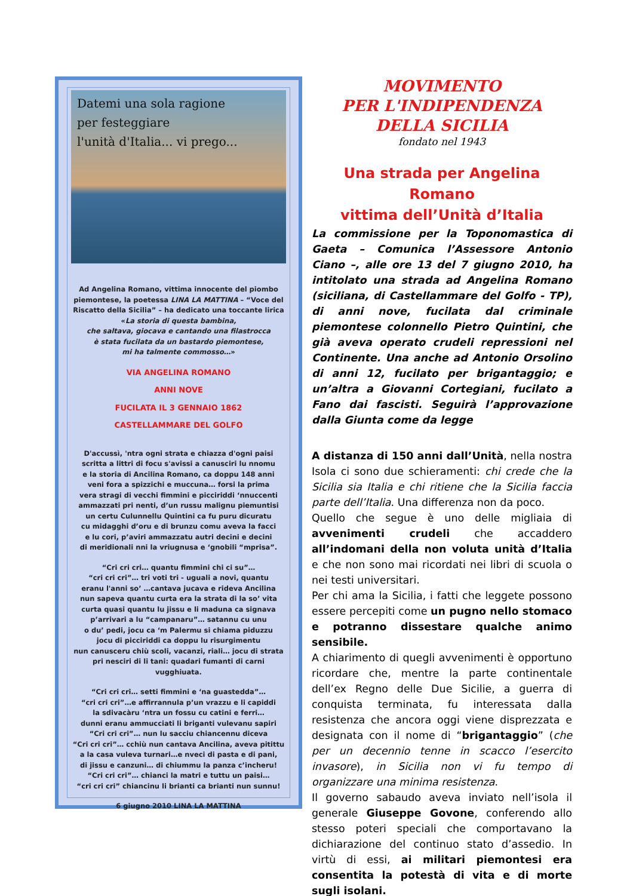Datemi una sola ragione
per festeggiare
l'unità d'Italia... vi prego...
Ad Angelina Romano, vittima innocente del piombo piemontese, la poetessa LINA LA MATTINA – “Voce del Riscatto della Sicilia” – ha dedicato una toccante lirica
«La storia di questa bambina,
che saltava, giocava e cantando una filastrocca
è stata fucilata da un bastardo piemontese,
mi ha talmente commosso…»
VIA ANGELINA ROMANO
ANNI NOVE
FUCILATA IL 3 GENNAIO 1862
CASTELLAMMARE DEL GOLFO
D'accussì, 'ntra ogni strata e chiazza d'ogni paisi
scritta a littri di focu s'avissi a canusciri lu nnomu
e la storia di Ancilina Romano, ca doppu 148 anni
veni fora a spizzichi e muccuna… forsi la prima
vera stragi di vecchi fimmini e picciriddi ‘nnuccenti
ammazzati pri nenti, d’un russu malignu piemuntisi
un certu Culunnellu Quintini ca fu puru dicuratu
cu midagghi d’oru e di brunzu comu aveva la facci
e lu cori, p’aviri ammazzatu autri decini e decini
di meridionali nni la vriugnusa e ‘gnobili “mprisa”.
“Cri cri cri… quantu fimmini chi ci su”…
“cri cri cri”… tri voti tri - uguali a novi, quantu
eranu l'anni so’ …cantava jucava e rideva Ancilina
nun sapeva quantu curta era la strata di la so’ vita
curta quasi quantu lu jissu e li maduna ca signava
p’arrivari a lu “campanaru”… satannu cu unu
o du’ pedi, jocu ca ‘m Palermu si chiama piduzzu
jocu di picciriddi ca doppu lu risurgimentu
nun canusceru chiù scoli, vacanzi, riali… jocu di strata
pri nesciri di li tani: quadari fumanti di carni vugghiuata.
“Cri cri cri… setti fimmini e ‘na guastedda”…
“cri cri cri”…e affirrannula p’un vrazzu e li capiddi
la sdivacàru ‘ntra un fossu cu catini e ferri…
dunni eranu ammucciati li briganti vulevanu sapiri
“Cri cri cri”… nun lu sacciu chiancennu diceva
“Cri cri cri”… cchiù nun cantava Ancilina, aveva pitittu
a la casa vuleva turnari…e nveci di pasta e di pani,
di jissu e canzuni… di chiummu la panza c’incheru!
“Cri cri cri”… chianci la matri e tuttu un paisi…
“cri cri cri” chiancinu li brianti ca brianti nun sunnu!
6 giugno 2010 LINA LA MATTINA
MOVIMENTO
PER L'INDIPENDENZA
DELLA SICILIA
fondato nel 1943
Una strada per Angelina Romano
vittima dell’Unità d’Italia
La commissione per la Toponomastica di Gaeta – Comunica l’Assessore Antonio Ciano –, alle ore 13 del 7 giugno 2010, ha intitolato una strada ad Angelina Romano (siciliana, di Castellammare del Golfo - TP), di anni nove, fucilata dal criminale piemontese colonnello Pietro Quintini, che già aveva operato crudeli repressioni nel Continente. Una anche ad Antonio Orsolino di anni 12, fucilato per brigantaggio; e un’altra a Giovanni Cortegiani, fucilato a Fano dai fascisti. Seguirà l’approvazione dalla Giunta come da legge
A distanza di 150 anni dall’Unità, nella nostra Isola ci sono due schieramenti: chi crede che la Sicilia sia Italia e chi ritiene che la Sicilia faccia parte dell’Italia. Una differenza non da poco.
Quello che segue è uno delle migliaia di avvenimenti crudeli che accaddero all’indomani della non voluta unità d’Italia e che non sono mai ricordati nei libri di scuola o nei testi universitari.
Per chi ama la Sicilia, i fatti che leggete possono essere percepiti come un pugno nello stomaco e potranno dissestare qualche animo sensibile.
A chiarimento di quegli avvenimenti è opportuno ricordare che, mentre la parte continentale dell’ex Regno delle Due Sicilie, a guerra di conquista terminata, fu interessata dalla resistenza che ancora oggi viene disprezzata e designata con il nome di “brigantaggio” (che per un decennio tenne in scacco l’esercito invasore), in Sicilia non vi fu tempo di organizzare una minima resistenza.
Il governo sabaudo aveva inviato nell’isola il generale Giuseppe Govone, conferendo allo stesso poteri speciali che comportavano la dichiarazione del continuo stato d’assedio. In virtù di essi, ai militari piemontesi era consentita la potestà di vita e di morte sugli isolani.